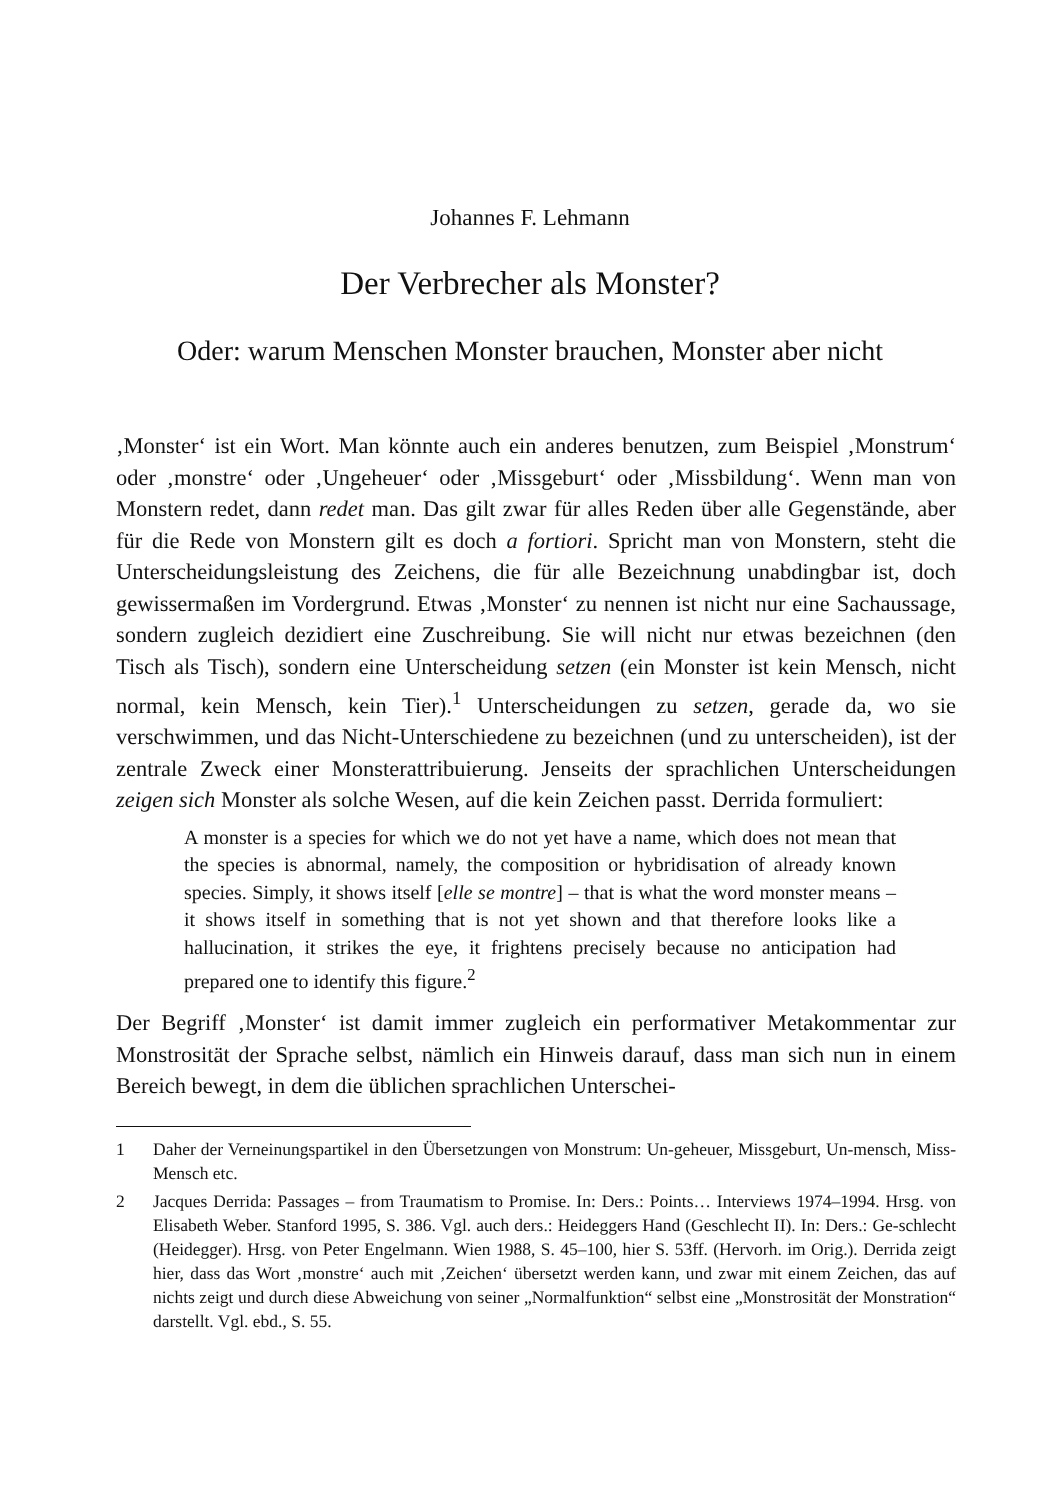Johannes F. Lehmann
Der Verbrecher als Monster?
Oder: warum Menschen Monster brauchen, Monster aber nicht
‚Monster‘ ist ein Wort. Man könnte auch ein anderes benutzen, zum Beispiel ‚Monstrum‘ oder ‚monstre‘ oder ‚Ungeheuer‘ oder ‚Missgeburt‘ oder ‚Missbildung‘. Wenn man von Monstern redet, dann redet man. Das gilt zwar für alles Reden über alle Gegenstände, aber für die Rede von Monstern gilt es doch a fortiori. Spricht man von Monstern, steht die Unterscheidungsleistung des Zeichens, die für alle Bezeichnung unabdingbar ist, doch gewissermaßen im Vordergrund. Etwas ‚Monster‘ zu nennen ist nicht nur eine Sachaussage, sondern zugleich dezidiert eine Zuschreibung. Sie will nicht nur etwas bezeichnen (den Tisch als Tisch), sondern eine Unterscheidung setzen (ein Monster ist kein Mensch, nicht normal, kein Mensch, kein Tier).<sup>1</sup> Unterscheidungen zu setzen, gerade da, wo sie verschwimmen, und das Nicht-Unterschiedene zu bezeichnen (und zu unterscheiden), ist der zentrale Zweck einer Monsterattribuierung. Jenseits der sprachlichen Unterscheidungen zeigen sich Monster als solche Wesen, auf die kein Zeichen passt. Derrida formuliert:
A monster is a species for which we do not yet have a name, which does not mean that the species is abnormal, namely, the composition or hybridisation of already known species. Simply, it shows itself [elle se montre] – that is what the word monster means – it shows itself in something that is not yet shown and that therefore looks like a hallucination, it strikes the eye, it frightens precisely because no anticipation had prepared one to identify this figure.<sup>2</sup>
Der Begriff ‚Monster‘ ist damit immer zugleich ein performativer Metakommentar zur Monstrosität der Sprache selbst, nämlich ein Hinweis darauf, dass man sich nun in einem Bereich bewegt, in dem die üblichen sprachlichen Unterschei-
1 Daher der Verneinungspartikel in den Übersetzungen von Monstrum: Un-geheuer, Missgeburt, Un-mensch, Miss-Mensch etc.
2 Jacques Derrida: Passages – from Traumatism to Promise. In: Ders.: Points… Interviews 1974–1994. Hrsg. von Elisabeth Weber. Stanford 1995, S. 386. Vgl. auch ders.: Heideggers Hand (Geschlecht II). In: Ders.: Ge-schlecht (Heidegger). Hrsg. von Peter Engelmann. Wien 1988, S. 45–100, hier S. 53ff. (Hervorh. im Orig.). Derrida zeigt hier, dass das Wort ‚monstre‘ auch mit ‚Zeichen‘ übersetzt werden kann, und zwar mit einem Zeichen, das auf nichts zeigt und durch diese Abweichung von seiner „Normalfunktion“ selbst eine „Monstrosität der Monstration“ darstellt. Vgl. ebd., S. 55.